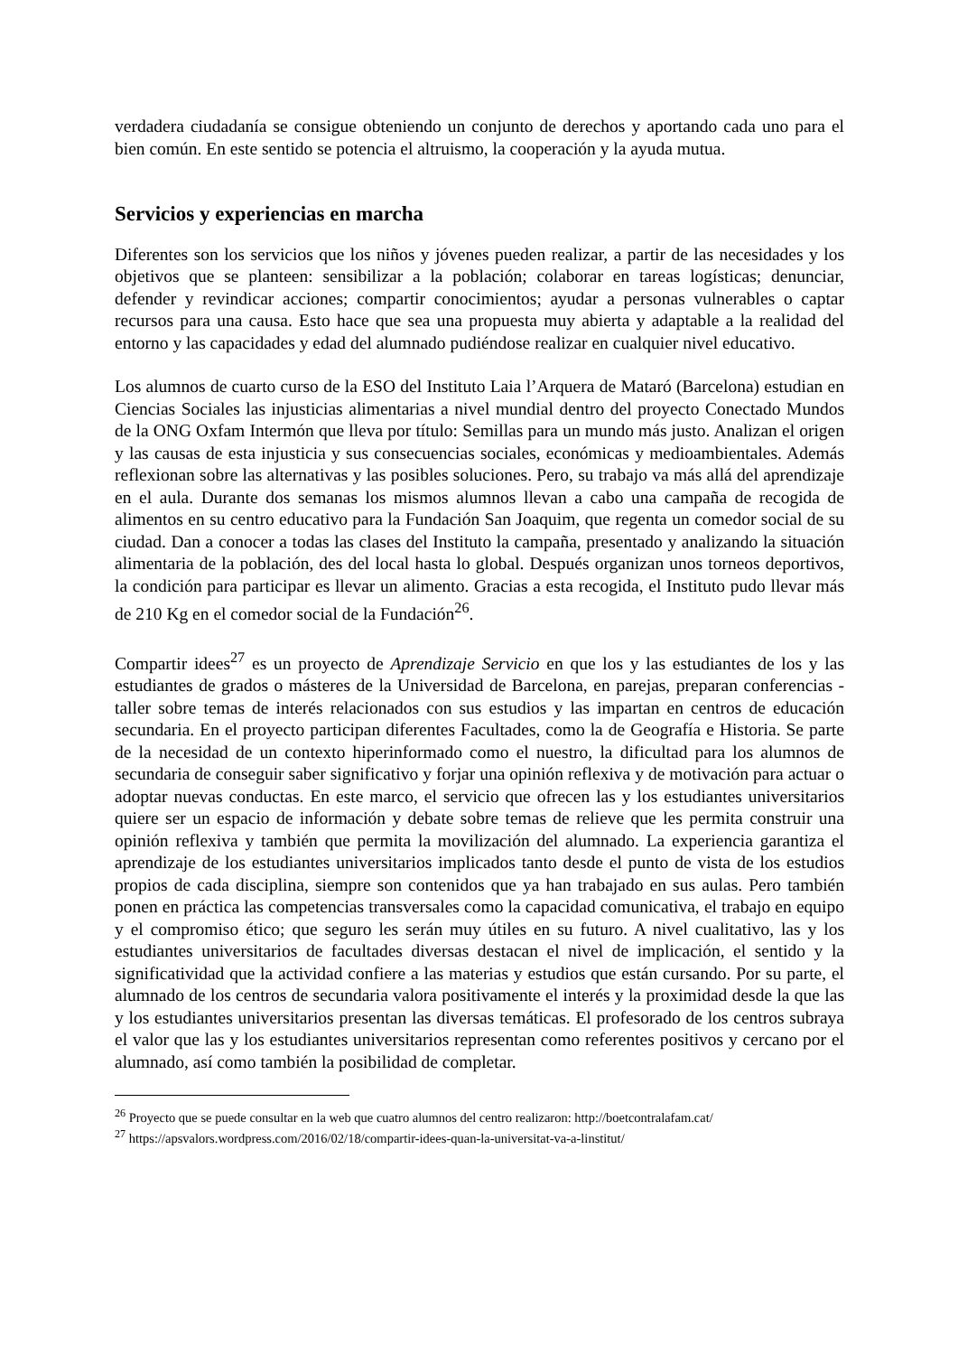verdadera ciudadanía se consigue obteniendo un conjunto de derechos y aportando cada uno para el bien común. En este sentido se potencia el altruismo, la cooperación y la ayuda mutua.
Servicios y experiencias en marcha
Diferentes son los servicios que los niños y jóvenes pueden realizar, a partir de las necesidades y los objetivos que se planteen: sensibilizar a la población; colaborar en tareas logísticas; denunciar, defender y revindicar acciones; compartir conocimientos; ayudar a personas vulnerables o captar recursos para una causa. Esto hace que sea una propuesta muy abierta y adaptable a la realidad del entorno y las capacidades y edad del alumnado pudiéndose realizar en cualquier nivel educativo.
Los alumnos de cuarto curso de la ESO del Instituto Laia l’Arquera de Mataró (Barcelona) estudian en Ciencias Sociales las injusticias alimentarias a nivel mundial dentro del proyecto Conectado Mundos de la ONG Oxfam Intermón que lleva por título: Semillas para un mundo más justo. Analizan el origen y las causas de esta injusticia y sus consecuencias sociales, económicas y medioambientales. Además reflexionan sobre las alternativas y las posibles soluciones. Pero, su trabajo va más allá del aprendizaje en el aula. Durante dos semanas los mismos alumnos llevan a cabo una campaña de recogida de alimentos en su centro educativo para la Fundación San Joaquim, que regenta un comedor social de su ciudad. Dan a conocer a todas las clases del Instituto la campaña, presentado y analizando la situación alimentaria de la población, des del local hasta lo global. Después organizan unos torneos deportivos, la condición para participar es llevar un alimento. Gracias a esta recogida, el Instituto pudo llevar más de 210 Kg en el comedor social de la Fundación<sup>26</sup>.
Compartir idees<sup>27</sup> es un proyecto de Aprendizaje Servicio en que los y las estudiantes de los y las estudiantes de grados o másteres de la Universidad de Barcelona, en parejas, preparan conferencias - taller sobre temas de interés relacionados con sus estudios y las impartan en centros de educación secundaria. En el proyecto participan diferentes Facultades, como la de Geografía e Historia. Se parte de la necesidad de un contexto hiperinformado como el nuestro, la dificultad para los alumnos de secundaria de conseguir saber significativo y forjar una opinión reflexiva y de motivación para actuar o adoptar nuevas conductas. En este marco, el servicio que ofrecen las y los estudiantes universitarios quiere ser un espacio de información y debate sobre temas de relieve que les permita construir una opinión reflexiva y también que permita la movilización del alumnado. La experiencia garantiza el aprendizaje de los estudiantes universitarios implicados tanto desde el punto de vista de los estudios propios de cada disciplina, siempre son contenidos que ya han trabajado en sus aulas. Pero también ponen en práctica las competencias transversales como la capacidad comunicativa, el trabajo en equipo y el compromiso ético; que seguro les serán muy útiles en su futuro. A nivel cualitativo, las y los estudiantes universitarios de facultades diversas destacan el nivel de implicación, el sentido y la significatividad que la actividad confiere a las materias y estudios que están cursando. Por su parte, el alumnado de los centros de secundaria valora positivamente el interés y la proximidad desde la que las y los estudiantes universitarios presentan las diversas temáticas. El profesorado de los centros subraya el valor que las y los estudiantes universitarios representan como referentes positivos y cercano por el alumnado, así como también la posibilidad de completar.
<sup>26</sup> Proyecto que se puede consultar en la web que cuatro alumnos del centro realizaron: http://boetcontralafam.cat/
<sup>27</sup> https://apsvalors.wordpress.com/2016/02/18/compartir-idees-quan-la-universitat-va-a-linstitut/